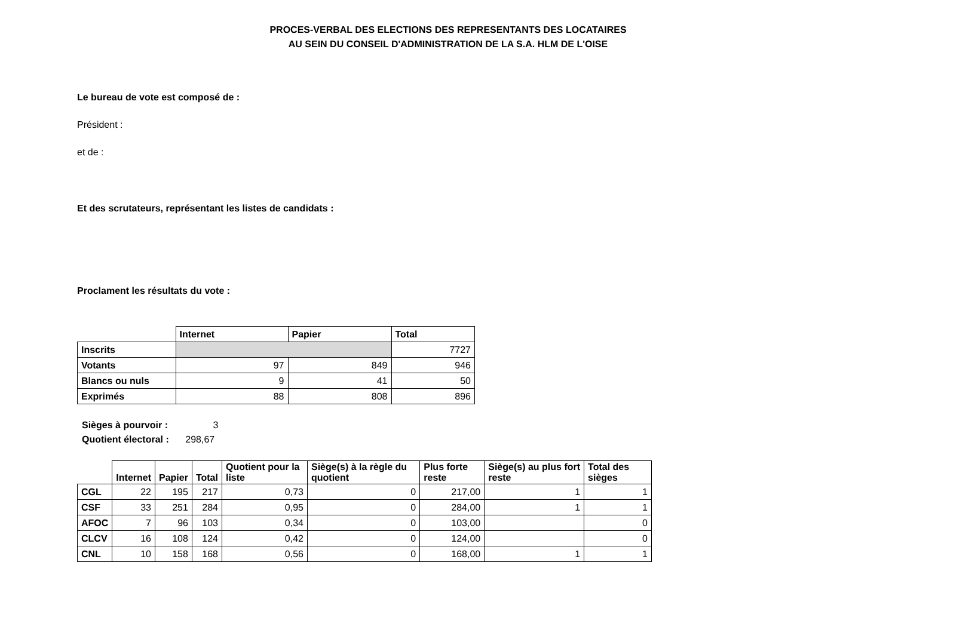PROCES-VERBAL DES ELECTIONS DES REPRESENTANTS DES LOCATAIRES
AU SEIN DU CONSEIL D'ADMINISTRATION DE LA S.A. HLM DE L'OISE
Le bureau de vote est composé de :
Président :
et de :
Et des scrutateurs, représentant les listes de candidats :
Proclament les résultats du vote :
| | Internet | Papier | Total |
| --- | --- | --- | --- |
| Inscrits | | | 7727 |
| Votants | 97 | 849 | 946 |
| Blancs ou nuls | 9 | 41 | 50 |
| Exprimés | 88 | 808 | 896 |
Sièges à pourvoir : 3
Quotient électoral : 298,67
| | Internet | Papier | Total | Quotient pour la liste | Siège(s) à la règle du quotient | Plus forte reste | Siège(s) au plus fort reste | Total des sièges |
| --- | --- | --- | --- | --- | --- | --- | --- | --- |
| CGL | 22 | 195 | 217 | 0,73 | 0 | 217,00 | 1 | 1 |
| CSF | 33 | 251 | 284 | 0,95 | 0 | 284,00 | 1 | 1 |
| AFOC | 7 | 96 | 103 | 0,34 | 0 | 103,00 | | 0 |
| CLCV | 16 | 108 | 124 | 0,42 | 0 | 124,00 | | 0 |
| CNL | 10 | 158 | 168 | 0,56 | 0 | 168,00 | 1 | 1 |